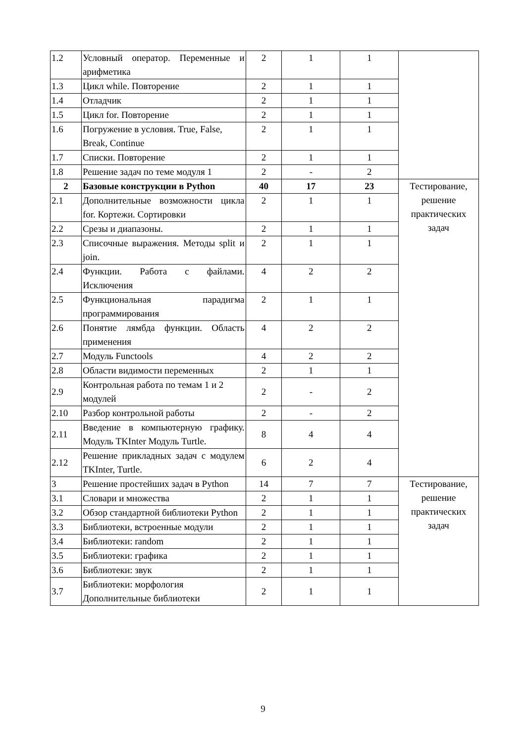| 1.2 | Условный оператор. Переменные и арифметика | 2 | 1 | 1 | |
| 1.3 | Цикл while. Повторение | 2 | 1 | 1 | |
| 1.4 | Отладчик | 2 | 1 | 1 | |
| 1.5 | Цикл for. Повторение | 2 | 1 | 1 | |
| 1.6 | Погружение в условия. True, False, Break, Continue | 2 | 1 | 1 | |
| 1.7 | Списки. Повторение | 2 | 1 | 1 | |
| 1.8 | Решение задач по теме модуля 1 | 2 | - | 2 | |
| 2 | Базовые конструкции в Python | 40 | 17 | 23 | Тестирование, решение практических задач |
| 2.1 | Дополнительные возможности цикла for. Кортежи. Сортировки | 2 | 1 | 1 | |
| 2.2 | Срезы и диапазоны. | 2 | 1 | 1 | |
| 2.3 | Списочные выражения. Методы split и join. | 2 | 1 | 1 | |
| 2.4 | Функции. Работа с файлами. Исключения | 4 | 2 | 2 | |
| 2.5 | Функциональная парадигма программирования | 2 | 1 | 1 | |
| 2.6 | Понятие лямбда функции. Область применения | 4 | 2 | 2 | |
| 2.7 | Модуль Functools | 4 | 2 | 2 | |
| 2.8 | Области видимости переменных | 2 | 1 | 1 | |
| 2.9 | Контрольная работа по темам 1 и 2 модулей | 2 | - | 2 | |
| 2.10 | Разбор контрольной работы | 2 | - | 2 | |
| 2.11 | Введение в компьютерную графику. Модуль TKInter Модуль Turtle. | 8 | 4 | 4 | |
| 2.12 | Решение прикладных задач с модулем TKInter, Turtle. | 6 | 2 | 4 | |
| 3 | Решение простейших задач в Python | 14 | 7 | 7 | Тестирование, решение практических задач |
| 3.1 | Словари и множества | 2 | 1 | 1 | |
| 3.2 | Обзор стандартной библиотеки Python | 2 | 1 | 1 | |
| 3.3 | Библиотеки, встроенные модули | 2 | 1 | 1 | |
| 3.4 | Библиотеки: random | 2 | 1 | 1 | |
| 3.5 | Библиотеки: графика | 2 | 1 | 1 | |
| 3.6 | Библиотеки: звук | 2 | 1 | 1 | |
| 3.7 | Библиотеки: морфология Дополнительные библиотеки | 2 | 1 | 1 | |
9